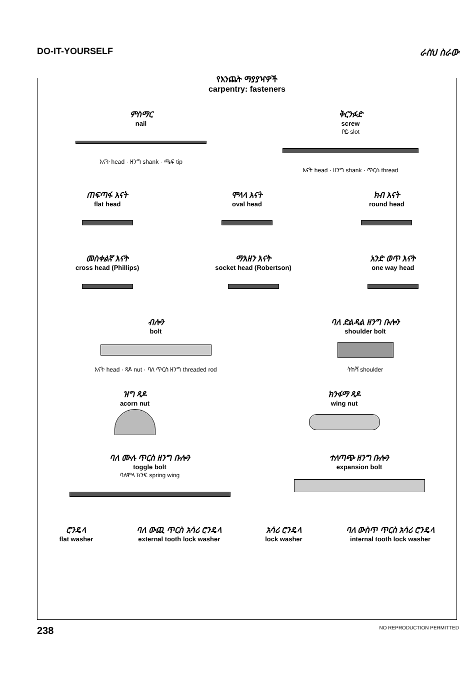DO-IT-YOURSELF ራስህ ስራው
የእንጨት ማያያዣዎች
carpentry: fasteners
ምስማር
nail
እናት head · ዘንግ shank · ጫፍ tip
ቅርንፉድ
screw
ቦይ slot
እናት head · ዘንግ shank · ጥርስ thread
ጠፍጣፋ እናት
flat head
ሞላላ እናት
oval head
ክብ እናት
round head
መስቀልኛ እናት
cross head (Phillips)
ማእዘን እናት
socket head (Robertson)
አንድ ወጥ እናት
one way head
ብሎን
bolt
እናት head · ጻዶ nut · ባለ ጥርስ ዘንግ threaded rod
ባለ ድልዳል ዘንግ ቡሎን
shoulder bolt
ትከሻ shoulder
ዝግ ጻዶ
acorn nut
ክንፋማ ጻዶ
wing nut
ባለ ሙሉ ጥርስ ዘንግ ቡሎን
toggle bolt
ባለሞላ ክንፍ spring wing
ተለጣጭ ዘንግ ቡሎን
expansion bolt
ሮንዴላ
flat washer
ባለ ውጪ ጥርስ አሳሪ ሮንዴላ
external tooth lock washer
አሳሪ ሮንዴላ
lock washer
ባለ ውስጥ ጥርስ አሳሪ ሮንዴላ
internal tooth lock washer
238 NO REPRODUCTION PERMITTED